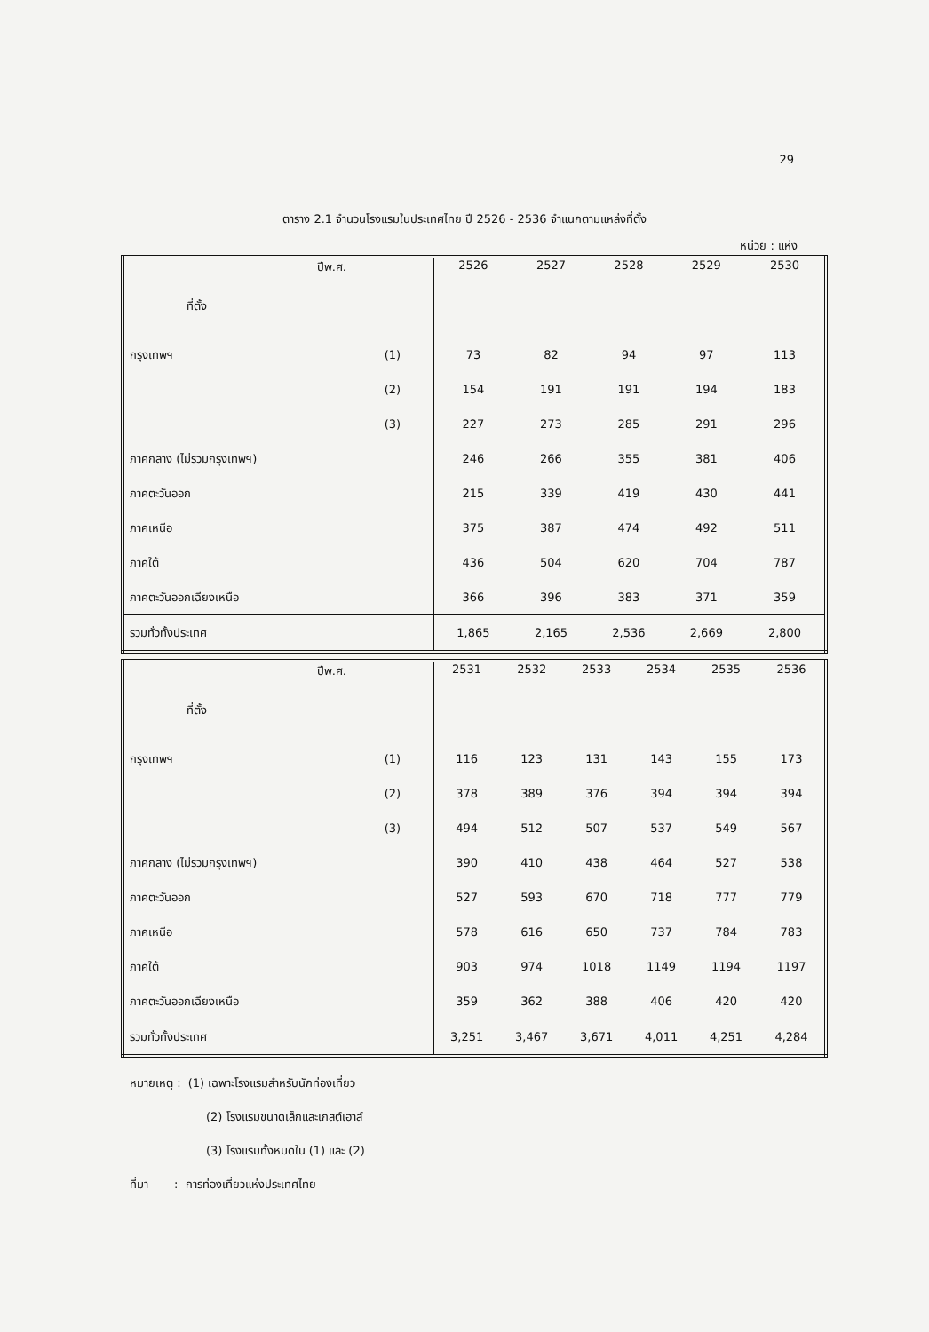29
ตาราง 2.1 จำนวนโรงแรมในประเทศไทย ปี 2526 - 2536 จำแนกตามแหล่งที่ตั้ง
หน่วย : แห่ง
| ปีพ.ศ. | | 2526 | 2527 | 2528 | 2529 | 2530 |
| ที่ตั้ง | | | | | | |
| กรุงเทพฯ | (1) | 73 | 82 | 94 | 97 | 113 |
| | (2) | 154 | 191 | 191 | 194 | 183 |
| | (3) | 227 | 273 | 285 | 291 | 296 |
| ภาคกลาง (ไม่รวมกรุงเทพฯ) | | 246 | 266 | 355 | 381 | 406 |
| ภาคตะวันออก | | 215 | 339 | 419 | 430 | 441 |
| ภาคเหนือ | | 375 | 387 | 474 | 492 | 511 |
| ภาคใต้ | | 436 | 504 | 620 | 704 | 787 |
| ภาคตะวันออกเฉียงเหนือ | | 366 | 396 | 383 | 371 | 359 |
| รวมทั่วทั้งประเทศ | | 1,865 | 2,165 | 2,536 | 2,669 | 2,800 |
| ปีพ.ศ. | | 2531 | 2532 | 2533 | 2534 | 2535 | 2536 |
| ที่ตั้ง | | | | | | | |
| กรุงเทพฯ | (1) | 116 | 123 | 131 | 143 | 155 | 173 |
| | (2) | 378 | 389 | 376 | 394 | 394 | 394 |
| | (3) | 494 | 512 | 507 | 537 | 549 | 567 |
| ภาคกลาง (ไม่รวมกรุงเทพฯ) | | 390 | 410 | 438 | 464 | 527 | 538 |
| ภาคตะวันออก | | 527 | 593 | 670 | 718 | 777 | 779 |
| ภาคเหนือ | | 578 | 616 | 650 | 737 | 784 | 783 |
| ภาคใต้ | | 903 | 974 | 1018 | 1149 | 1194 | 1197 |
| ภาคตะวันออกเฉียงเหนือ | | 359 | 362 | 388 | 406 | 420 | 420 |
| รวมทั่วทั้งประเทศ | | 3,251 | 3,467 | 3,671 | 4,011 | 4,251 | 4,284 |
หมายเหตุ : (1) เฉพาะโรงแรมสำหรับนักท่องเที่ยว
(2) โรงแรมขนาดเล็กและเกสต์เฮาส์
(3) โรงแรมทั้งหมดใน (1) และ (2)
ที่มา : การท่องเที่ยวแห่งประเทศไทย